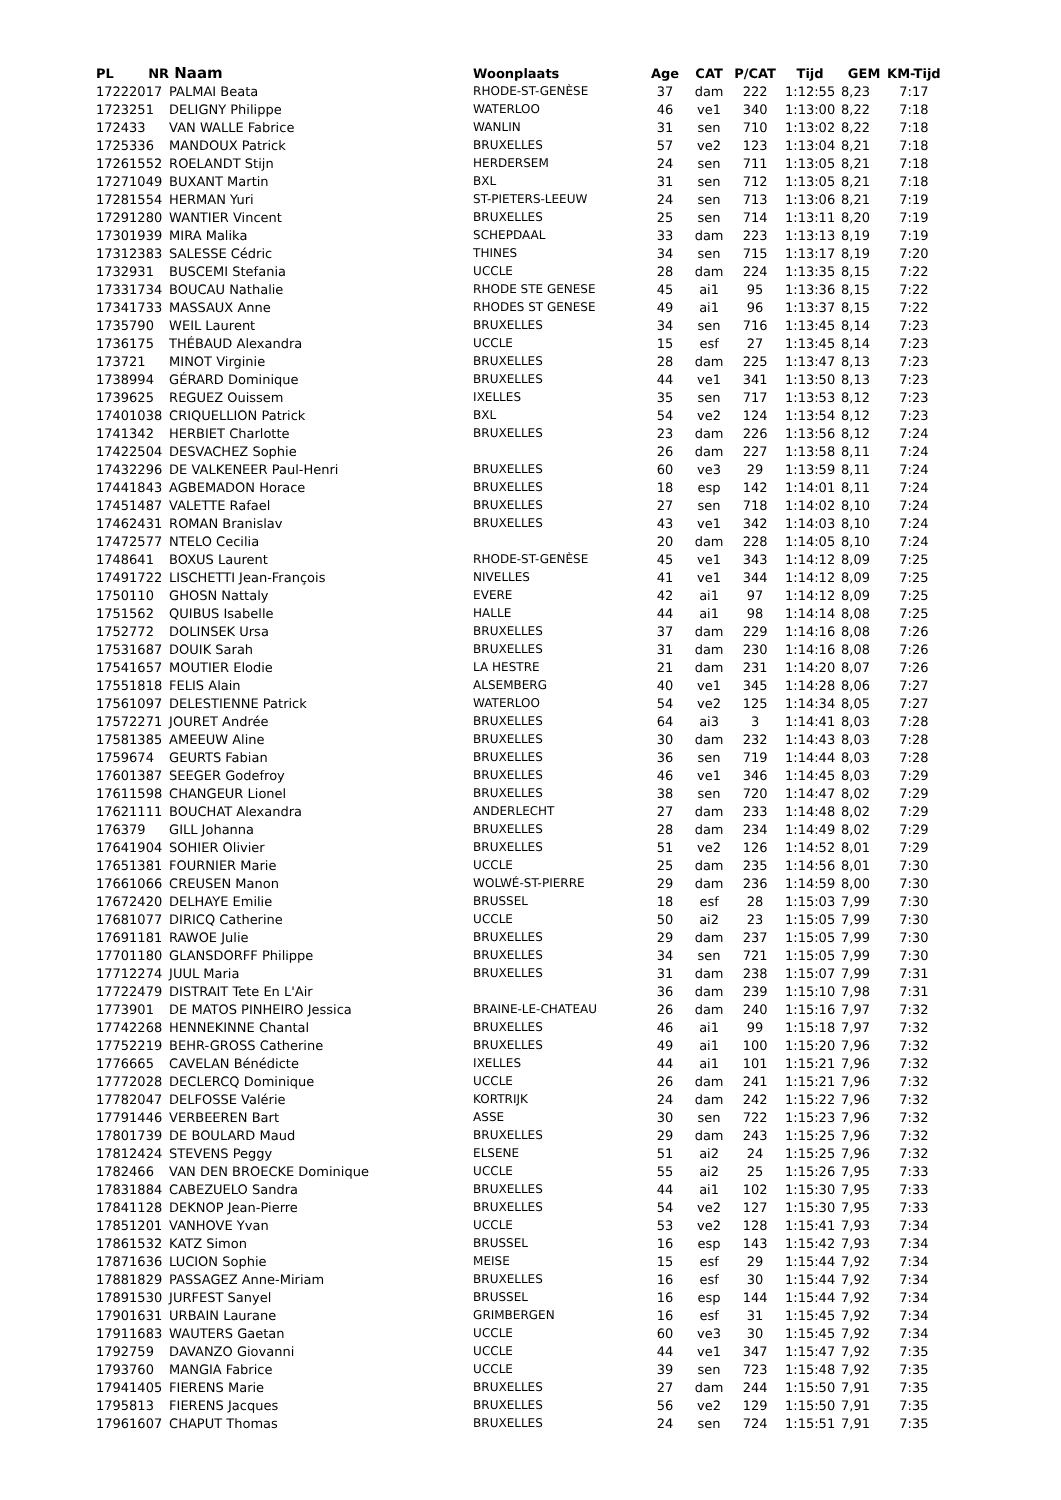| PL | NR | Naam | Woonplaats | Age | CAT | P/CAT | Tijd | GEM | KM-Tijd |
| --- | --- | --- | --- | --- | --- | --- | --- | --- | --- |
| 1722 | 2017 | PALMAI Beata | RHODE-ST-GENÈSE | 37 | dam | 222 | 1:12:55 | 8,23 | 7:17 |
| 1723 | 251 | DELIGNY Philippe | WATERLOO | 46 | ve1 | 340 | 1:13:00 | 8,22 | 7:18 |
| 1724 | 33 | VAN WALLE Fabrice | WANLIN | 31 | sen | 710 | 1:13:02 | 8,22 | 7:18 |
| 1725 | 336 | MANDOUX Patrick | BRUXELLES | 57 | ve2 | 123 | 1:13:04 | 8,21 | 7:18 |
| 1726 | 1552 | ROELANDT Stijn | HERDERSEM | 24 | sen | 711 | 1:13:05 | 8,21 | 7:18 |
| 1727 | 1049 | BUXANT Martin | BXL | 31 | sen | 712 | 1:13:05 | 8,21 | 7:18 |
| 1728 | 1554 | HERMAN Yuri | ST-PIETERS-LEEUW | 24 | sen | 713 | 1:13:06 | 8,21 | 7:19 |
| 1729 | 1280 | WANTIER Vincent | BRUXELLES | 25 | sen | 714 | 1:13:11 | 8,20 | 7:19 |
| 1730 | 1939 | MIRA Malika | SCHEPDAAL | 33 | dam | 223 | 1:13:13 | 8,19 | 7:19 |
| 1731 | 2383 | SALESSE Cédric | THINES | 34 | sen | 715 | 1:13:17 | 8,19 | 7:20 |
| 1732 | 931 | BUSCEMI Stefania | UCCLE | 28 | dam | 224 | 1:13:35 | 8,15 | 7:22 |
| 1733 | 1734 | BOUCAU Nathalie | RHODE STE GENESE | 45 | ai1 | 95 | 1:13:36 | 8,15 | 7:22 |
| 1734 | 1733 | MASSAUX Anne | RHODES ST GENESE | 49 | ai1 | 96 | 1:13:37 | 8,15 | 7:22 |
| 1735 | 790 | WEIL Laurent | BRUXELLES | 34 | sen | 716 | 1:13:45 | 8,14 | 7:23 |
| 1736 | 175 | THÉBAUD Alexandra | UCCLE | 15 | esf | 27 | 1:13:45 | 8,14 | 7:23 |
| 1737 | 21 | MINOT Virginie | BRUXELLES | 28 | dam | 225 | 1:13:47 | 8,13 | 7:23 |
| 1738 | 994 | GÉRARD Dominique | BRUXELLES | 44 | ve1 | 341 | 1:13:50 | 8,13 | 7:23 |
| 1739 | 625 | REGUEZ Ouissem | IXELLES | 35 | sen | 717 | 1:13:53 | 8,12 | 7:23 |
| 1740 | 1038 | CRIQUELLION Patrick | BXL | 54 | ve2 | 124 | 1:13:54 | 8,12 | 7:23 |
| 1741 | 342 | HERBIET Charlotte | BRUXELLES | 23 | dam | 226 | 1:13:56 | 8,12 | 7:24 |
| 1742 | 2504 | DESVACHEZ Sophie | | 26 | dam | 227 | 1:13:58 | 8,11 | 7:24 |
| 1743 | 2296 | DE VALKENEER Paul-Henri | BRUXELLES | 60 | ve3 | 29 | 1:13:59 | 8,11 | 7:24 |
| 1744 | 1843 | AGBEMADON Horace | BRUXELLES | 18 | esp | 142 | 1:14:01 | 8,11 | 7:24 |
| 1745 | 1487 | VALETTE Rafael | BRUXELLES | 27 | sen | 718 | 1:14:02 | 8,10 | 7:24 |
| 1746 | 2431 | ROMAN Branislav | BRUXELLES | 43 | ve1 | 342 | 1:14:03 | 8,10 | 7:24 |
| 1747 | 2577 | NTELO Cecilia | | 20 | dam | 228 | 1:14:05 | 8,10 | 7:24 |
| 1748 | 641 | BOXUS Laurent | RHODE-ST-GENÈSE | 45 | ve1 | 343 | 1:14:12 | 8,09 | 7:25 |
| 1749 | 1722 | LISCHETTI Jean-François | NIVELLES | 41 | ve1 | 344 | 1:14:12 | 8,09 | 7:25 |
| 1750 | 110 | GHOSN Nattaly | EVERE | 42 | ai1 | 97 | 1:14:12 | 8,09 | 7:25 |
| 1751 | 562 | QUIBUS Isabelle | HALLE | 44 | ai1 | 98 | 1:14:14 | 8,08 | 7:25 |
| 1752 | 772 | DOLINSEK Ursa | BRUXELLES | 37 | dam | 229 | 1:14:16 | 8,08 | 7:26 |
| 1753 | 1687 | DOUIK Sarah | BRUXELLES | 31 | dam | 230 | 1:14:16 | 8,08 | 7:26 |
| 1754 | 1657 | MOUTIER Elodie | LA HESTRE | 21 | dam | 231 | 1:14:20 | 8,07 | 7:26 |
| 1755 | 1818 | FELIS Alain | ALSEMBERG | 40 | ve1 | 345 | 1:14:28 | 8,06 | 7:27 |
| 1756 | 1097 | DELESTIENNE Patrick | WATERLOO | 54 | ve2 | 125 | 1:14:34 | 8,05 | 7:27 |
| 1757 | 2271 | JOURET Andrée | BRUXELLES | 64 | ai3 | 3 | 1:14:41 | 8,03 | 7:28 |
| 1758 | 1385 | AMEEUW Aline | BRUXELLES | 30 | dam | 232 | 1:14:43 | 8,03 | 7:28 |
| 1759 | 674 | GEURTS Fabian | BRUXELLES | 36 | sen | 719 | 1:14:44 | 8,03 | 7:28 |
| 1760 | 1387 | SEEGER Godefroy | BRUXELLES | 46 | ve1 | 346 | 1:14:45 | 8,03 | 7:29 |
| 1761 | 1598 | CHANGEUR Lionel | BRUXELLES | 38 | sen | 720 | 1:14:47 | 8,02 | 7:29 |
| 1762 | 1111 | BOUCHAT Alexandra | ANDERLECHT | 27 | dam | 233 | 1:14:48 | 8,02 | 7:29 |
| 1763 | 79 | GILL Johanna | BRUXELLES | 28 | dam | 234 | 1:14:49 | 8,02 | 7:29 |
| 1764 | 1904 | SOHIER Olivier | BRUXELLES | 51 | ve2 | 126 | 1:14:52 | 8,01 | 7:29 |
| 1765 | 1381 | FOURNIER Marie | UCCLE | 25 | dam | 235 | 1:14:56 | 8,01 | 7:30 |
| 1766 | 1066 | CREUSEN Manon | WOLWÉ-ST-PIERRE | 29 | dam | 236 | 1:14:59 | 8,00 | 7:30 |
| 1767 | 2420 | DELHAYE Emilie | BRUSSEL | 18 | esf | 28 | 1:15:03 | 7,99 | 7:30 |
| 1768 | 1077 | DIRICQ Catherine | UCCLE | 50 | ai2 | 23 | 1:15:05 | 7,99 | 7:30 |
| 1769 | 1181 | RAWOE Julie | BRUXELLES | 29 | dam | 237 | 1:15:05 | 7,99 | 7:30 |
| 1770 | 1180 | GLANSDORFF Philippe | BRUXELLES | 34 | sen | 721 | 1:15:05 | 7,99 | 7:30 |
| 1771 | 2274 | JUUL Maria | BRUXELLES | 31 | dam | 238 | 1:15:07 | 7,99 | 7:31 |
| 1772 | 2479 | DISTRAIT Tete En L'Air | | 36 | dam | 239 | 1:15:10 | 7,98 | 7:31 |
| 1773 | 901 | DE MATOS PINHEIRO Jessica | BRAINE-LE-CHATEAU | 26 | dam | 240 | 1:15:16 | 7,97 | 7:32 |
| 1774 | 2268 | HENNEKINNE Chantal | BRUXELLES | 46 | ai1 | 99 | 1:15:18 | 7,97 | 7:32 |
| 1775 | 2219 | BEHR-GROSS Catherine | BRUXELLES | 49 | ai1 | 100 | 1:15:20 | 7,96 | 7:32 |
| 1776 | 665 | CAVELAN Bénédicte | IXELLES | 44 | ai1 | 101 | 1:15:21 | 7,96 | 7:32 |
| 1777 | 2028 | DECLERCQ Dominique | UCCLE | 26 | dam | 241 | 1:15:21 | 7,96 | 7:32 |
| 1778 | 2047 | DELFOSSE Valérie | KORTRIJK | 24 | dam | 242 | 1:15:22 | 7,96 | 7:32 |
| 1779 | 1446 | VERBEEREN Bart | ASSE | 30 | sen | 722 | 1:15:23 | 7,96 | 7:32 |
| 1780 | 1739 | DE BOULARD Maud | BRUXELLES | 29 | dam | 243 | 1:15:25 | 7,96 | 7:32 |
| 1781 | 2424 | STEVENS Peggy | ELSENE | 51 | ai2 | 24 | 1:15:25 | 7,96 | 7:32 |
| 1782 | 466 | VAN DEN BROECKE Dominique | UCCLE | 55 | ai2 | 25 | 1:15:26 | 7,95 | 7:33 |
| 1783 | 1884 | CABEZUELO Sandra | BRUXELLES | 44 | ai1 | 102 | 1:15:30 | 7,95 | 7:33 |
| 1784 | 1128 | DEKNOP Jean-Pierre | BRUXELLES | 54 | ve2 | 127 | 1:15:30 | 7,95 | 7:33 |
| 1785 | 1201 | VANHOVE Yvan | UCCLE | 53 | ve2 | 128 | 1:15:41 | 7,93 | 7:34 |
| 1786 | 1532 | KATZ Simon | BRUSSEL | 16 | esp | 143 | 1:15:42 | 7,93 | 7:34 |
| 1787 | 1636 | LUCION Sophie | MEISE | 15 | esf | 29 | 1:15:44 | 7,92 | 7:34 |
| 1788 | 1829 | PASSAGEZ Anne-Miriam | BRUXELLES | 16 | esf | 30 | 1:15:44 | 7,92 | 7:34 |
| 1789 | 1530 | JURFEST Sanyel | BRUSSEL | 16 | esp | 144 | 1:15:44 | 7,92 | 7:34 |
| 1790 | 1631 | URBAIN Laurane | GRIMBERGEN | 16 | esf | 31 | 1:15:45 | 7,92 | 7:34 |
| 1791 | 1683 | WAUTERS Gaetan | UCCLE | 60 | ve3 | 30 | 1:15:45 | 7,92 | 7:34 |
| 1792 | 759 | DAVANZO Giovanni | UCCLE | 44 | ve1 | 347 | 1:15:47 | 7,92 | 7:35 |
| 1793 | 760 | MANGIA Fabrice | UCCLE | 39 | sen | 723 | 1:15:48 | 7,92 | 7:35 |
| 1794 | 1405 | FIERENS Marie | BRUXELLES | 27 | dam | 244 | 1:15:50 | 7,91 | 7:35 |
| 1795 | 813 | FIERENS Jacques | BRUXELLES | 56 | ve2 | 129 | 1:15:50 | 7,91 | 7:35 |
| 1796 | 1607 | CHAPUT Thomas | BRUXELLES | 24 | sen | 724 | 1:15:51 | 7,91 | 7:35 |